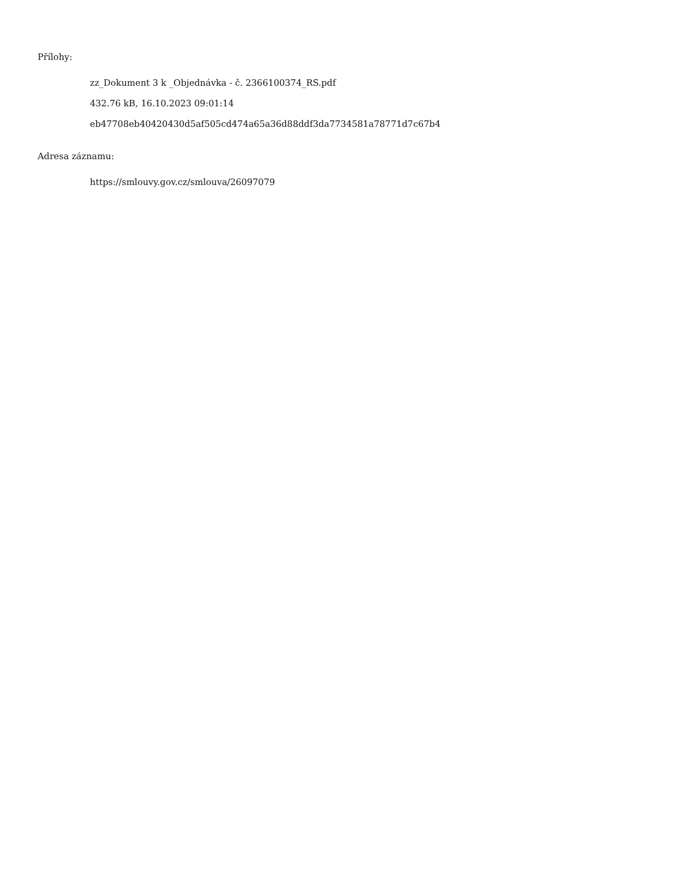Přílohy:
zz_Dokument 3 k _Objednávka - č. 2366100374_RS.pdf
432.76 kB, 16.10.2023 09:01:14
eb47708eb40420430d5af505cd474a65a36d88ddf3da7734581a78771d7c67b4
Adresa záznamu:
https://smlouvy.gov.cz/smlouva/26097079